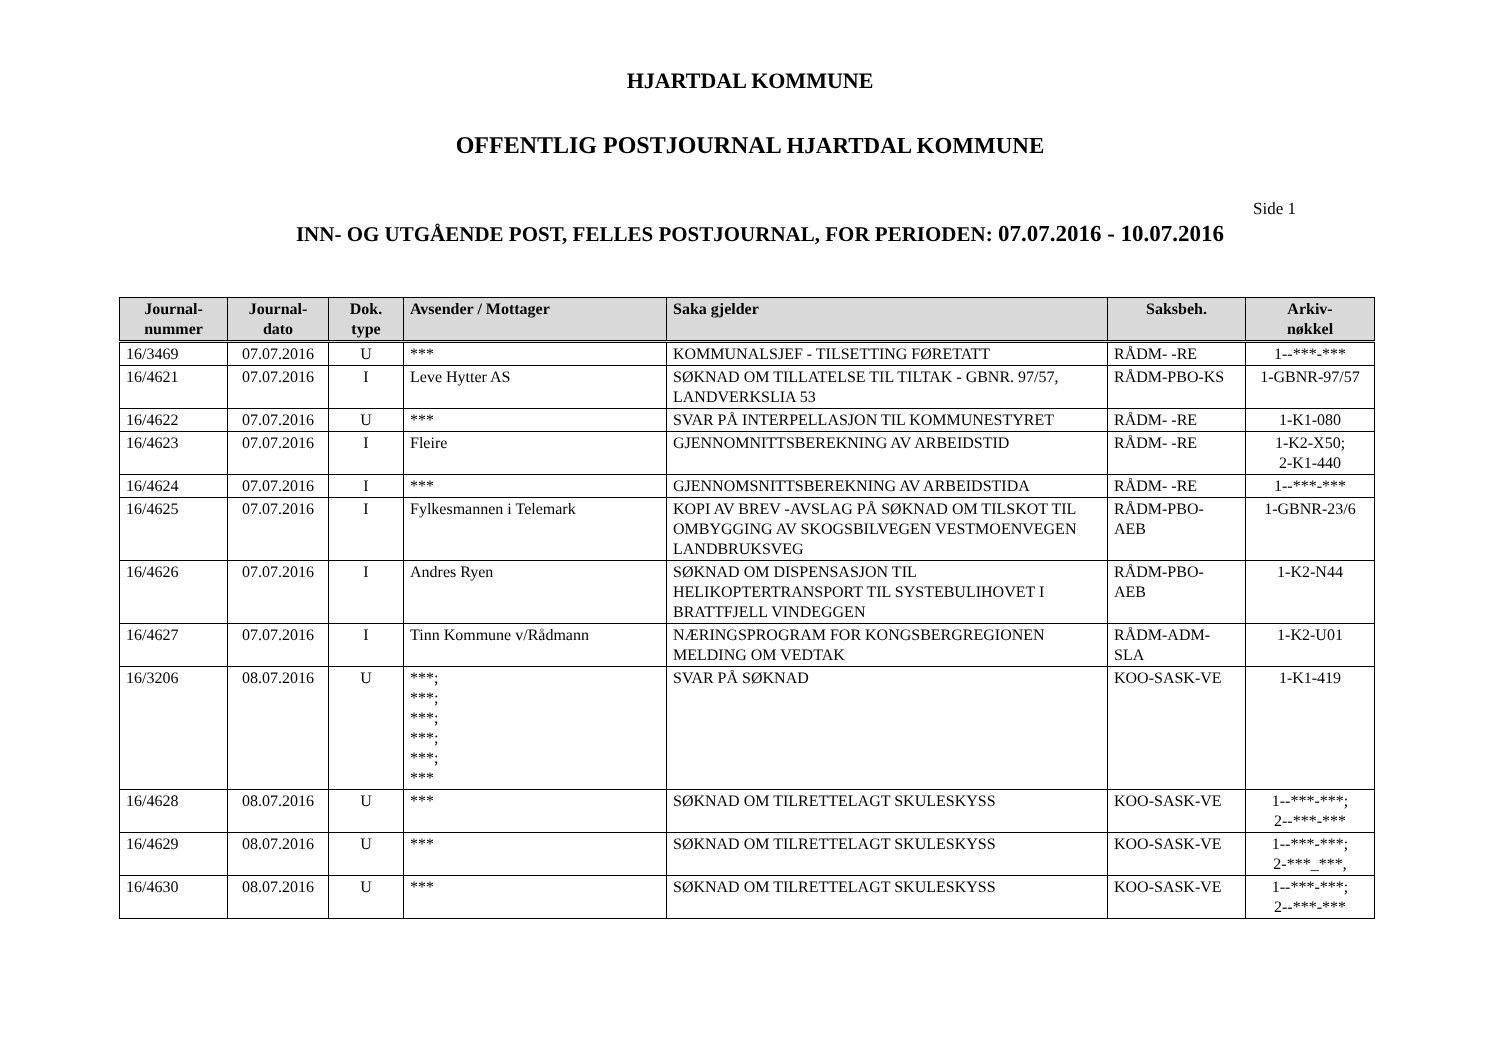HJARTDAL KOMMUNE
OFFENTLIG POSTJOURNAL HJARTDAL KOMMUNE
Side 1
INN- OG UTGÅENDE POST, FELLES POSTJOURNAL, FOR PERIODEN: 07.07.2016 - 10.07.2016
| Journal- nummer | Journal- dato | Dok. type | Avsender / Mottager | Saka gjelder | Saksbeh. | Arkiv- nøkkel |
| --- | --- | --- | --- | --- | --- | --- |
| 16/3469 | 07.07.2016 | U | *** | KOMMUNALSJEF - TILSETTING FØRETATT | RÅDM- -RE | 1--***-*** |
| 16/4621 | 07.07.2016 | I | Leve Hytter AS | SØKNAD OM TILLATELSE TIL TILTAK - GBNR. 97/57, LANDVERKSLIA 53 | RÅDM-PBO-KS | 1-GBNR-97/57 |
| 16/4622 | 07.07.2016 | U | *** | SVAR PÅ INTERPELLASJON TIL KOMMUNESTYRET | RÅDM- -RE | 1-K1-080 |
| 16/4623 | 07.07.2016 | I | Fleire | GJENNOMNITTSBEREKNING AV ARBEIDSTID | RÅDM- -RE | 1-K2-X50; 2-K1-440 |
| 16/4624 | 07.07.2016 | I | *** | GJENNOMSNITTSBEREKNING AV ARBEIDSTIDA | RÅDM- -RE | 1--***-*** |
| 16/4625 | 07.07.2016 | I | Fylkesmannen i Telemark | KOPI AV BREV -AVSLAG PÅ SØKNAD OM TILSKOT TIL OMBYGGING AV SKOGSBILVEGEN VESTMOENVEGEN LANDBRUKSVEG | RÅDM-PBO- AEB | 1-GBNR-23/6 |
| 16/4626 | 07.07.2016 | I | Andres Ryen | SØKNAD OM DISPENSASJON TIL HELIKOPTERTRANSPORT TIL SYSTEBULIHOVET I BRATTFJELL VINDEGGEN | RÅDM-PBO- AEB | 1-K2-N44 |
| 16/4627 | 07.07.2016 | I | Tinn Kommune v/Rådmann | NÆRINGSPROGRAM FOR KONGSBERGREGIONEN MELDING OM VEDTAK | RÅDM-ADM- SLA | 1-K2-U01 |
| 16/3206 | 08.07.2016 | U | ***; ***; ***; ***; ***; *** | SVAR PÅ SØKNAD | KOO-SASK-VE | 1-K1-419 |
| 16/4628 | 08.07.2016 | U | *** | SØKNAD OM TILRETTELAGT SKULESKYSS | KOO-SASK-VE | 1--***-***; 2--***-*** |
| 16/4629 | 08.07.2016 | U | *** | SØKNAD OM TILRETTELAGT SKULESKYSS | KOO-SASK-VE | 1--***-***; 2-***_***, |
| 16/4630 | 08.07.2016 | U | *** | SØKNAD OM TILRETTELAGT SKULESKYSS | KOO-SASK-VE | 1--***-***; 2--***-*** |